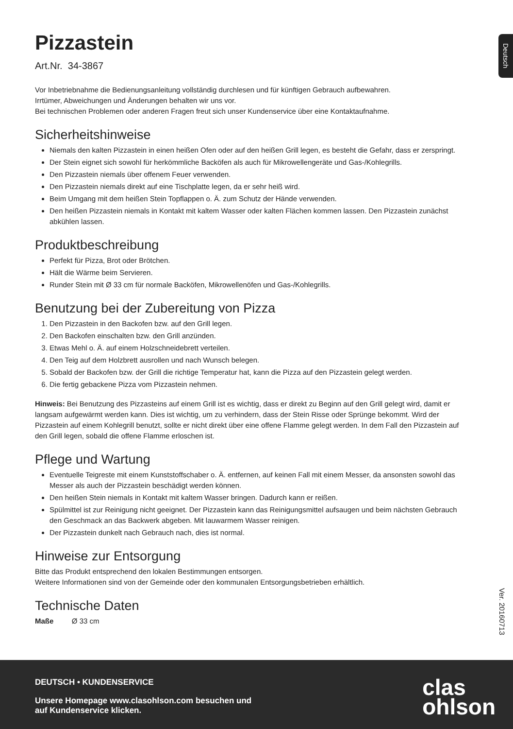Deutsch
Pizzastein
Art.Nr. 34-3867
Vor Inbetriebnahme die Bedienungsanleitung vollständig durchlesen und für künftigen Gebrauch aufbewahren.
Irrtümer, Abweichungen und Änderungen behalten wir uns vor.
Bei technischen Problemen oder anderen Fragen freut sich unser Kundenservice über eine Kontaktaufnahme.
Sicherheitshinweise
Niemals den kalten Pizzastein in einen heißen Ofen oder auf den heißen Grill legen, es besteht die Gefahr, dass er zerspringt.
Der Stein eignet sich sowohl für herkömmliche Backöfen als auch für Mikrowellengeräte und Gas-/Kohlegrills.
Den Pizzastein niemals über offenem Feuer verwenden.
Den Pizzastein niemals direkt auf eine Tischplatte legen, da er sehr heiß wird.
Beim Umgang mit dem heißen Stein Topflappen o. Ä. zum Schutz der Hände verwenden.
Den heißen Pizzastein niemals in Kontakt mit kaltem Wasser oder kalten Flächen kommen lassen. Den Pizzastein zunächst abkühlen lassen.
Produktbeschreibung
Perfekt für Pizza, Brot oder Brötchen.
Hält die Wärme beim Servieren.
Runder Stein mit Ø 33 cm für normale Backöfen, Mikrowellenöfen und Gas-/Kohlegrills.
Benutzung bei der Zubereitung von Pizza
1. Den Pizzastein in den Backofen bzw. auf den Grill legen.
2. Den Backofen einschalten bzw. den Grill anzünden.
3. Etwas Mehl o. Ä. auf einem Holzschneidebrett verteilen.
4. Den Teig auf dem Holzbrett ausrollen und nach Wunsch belegen.
5. Sobald der Backofen bzw. der Grill die richtige Temperatur hat, kann die Pizza auf den Pizzastein gelegt werden.
6. Die fertig gebackene Pizza vom Pizzastein nehmen.
Hinweis: Bei Benutzung des Pizzasteins auf einem Grill ist es wichtig, dass er direkt zu Beginn auf den Grill gelegt wird, damit er langsam aufgewärmt werden kann. Dies ist wichtig, um zu verhindern, dass der Stein Risse oder Sprünge bekommt. Wird der Pizzastein auf einem Kohlegrill benutzt, sollte er nicht direkt über eine offene Flamme gelegt werden. In dem Fall den Pizzastein auf den Grill legen, sobald die offene Flamme erloschen ist.
Pflege und Wartung
Eventuelle Teigreste mit einem Kunststoffschaber o. Ä. entfernen, auf keinen Fall mit einem Messer, da ansonsten sowohl das Messer als auch der Pizzastein beschädigt werden können.
Den heißen Stein niemals in Kontakt mit kaltem Wasser bringen. Dadurch kann er reißen.
Spülmittel ist zur Reinigung nicht geeignet. Der Pizzastein kann das Reinigungsmittel aufsaugen und beim nächsten Gebrauch den Geschmack an das Backwerk abgeben. Mit lauwarmem Wasser reinigen.
Der Pizzastein dunkelt nach Gebrauch nach, dies ist normal.
Hinweise zur Entsorgung
Bitte das Produkt entsprechend den lokalen Bestimmungen entsorgen.
Weitere Informationen sind von der Gemeinde oder den kommunalen Entsorgungsbetrieben erhältlich.
Technische Daten
Maße Ø 33 cm
Ver. 20160713
DEUTSCH • KUNDENSERVICE
Unsere Homepage www.clasohlson.com besuchen und
auf Kundenservice klicken.
clas
ohlson